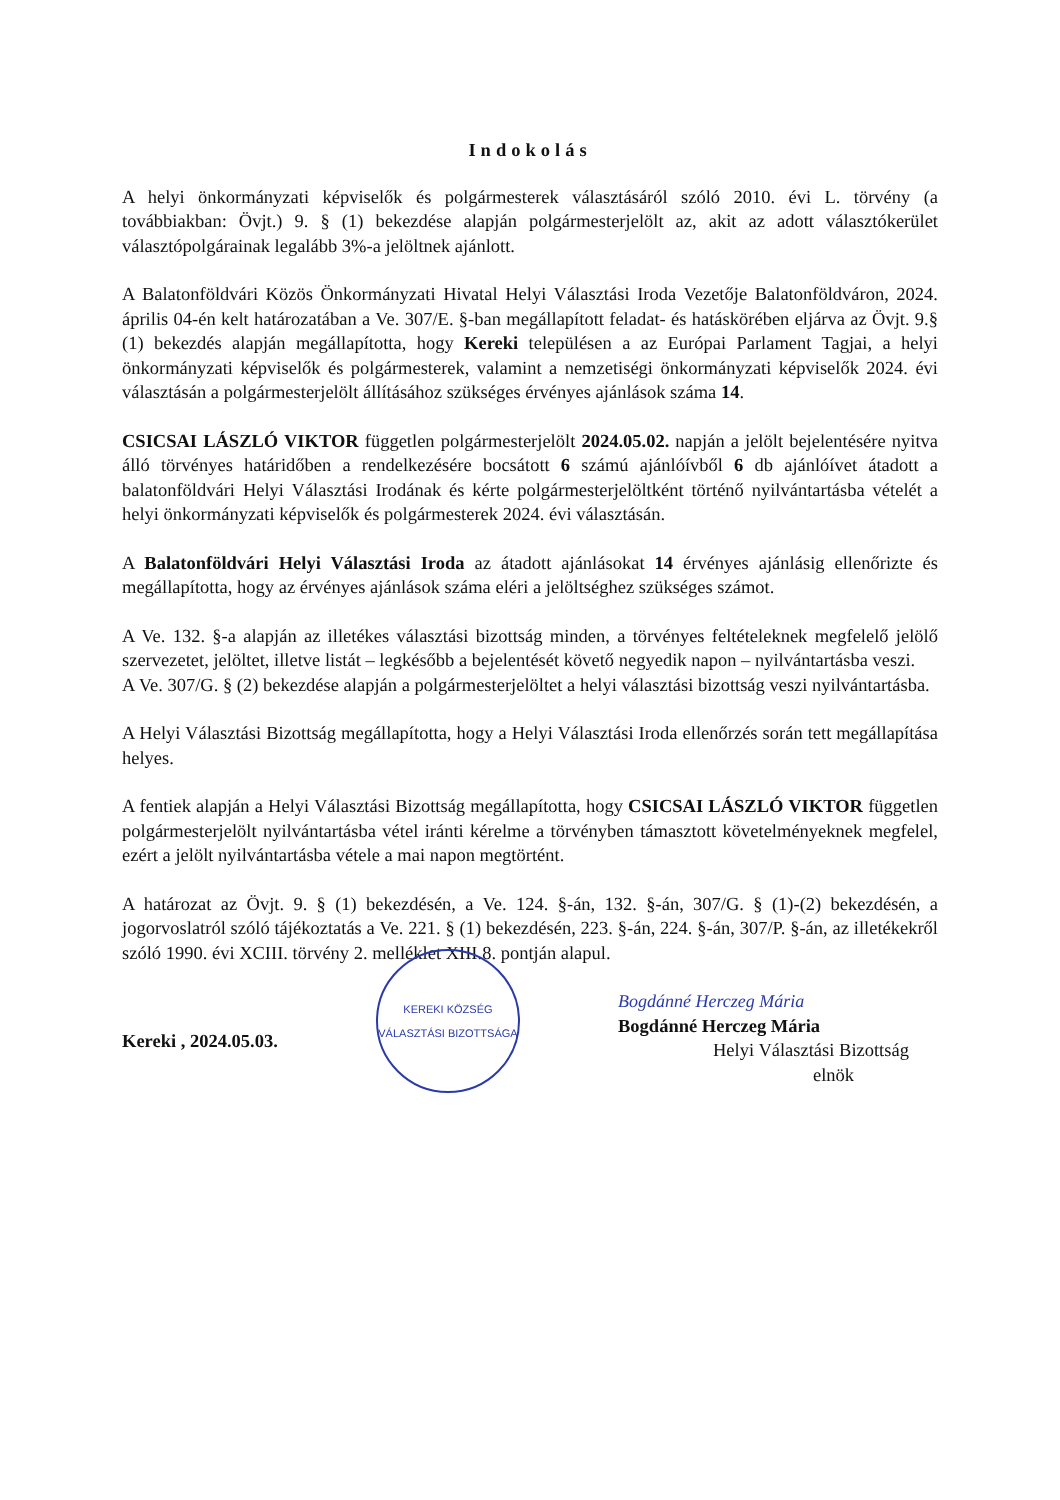Indokolás
A helyi önkormányzati képviselők és polgármesterek választásáról szóló 2010. évi L. törvény (a továbbiakban: Övjt.) 9. § (1) bekezdése alapján polgármesterjelölt az, akit az adott választókerület választópolgárainak legalább 3%-a jelöltnek ajánlott.
A Balatonföldvári Közös Önkormányzati Hivatal Helyi Választási Iroda Vezetője Balatonföldváron, 2024. április 04-én kelt határozatában a Ve. 307/E. §-ban megállapított feladat- és hatáskörében eljárva az Övjt. 9.§ (1) bekezdés alapján megállapította, hogy Kereki településen a az Európai Parlament Tagjai, a helyi önkormányzati képviselők és polgármesterek, valamint a nemzetiségi önkormányzati képviselők 2024. évi választásán a polgármesterjelölt állításához szükséges érvényes ajánlások száma 14.
CSICSAI LÁSZLÓ VIKTOR független polgármesterjelölt 2024.05.02. napján a jelölt bejelentésére nyitva álló törvényes határidőben a rendelkezésére bocsátott 6 számú ajánlóívből 6 db ajánlóívet átadott a balatonföldvári Helyi Választási Irodának és kérte polgármesterjelöltként történő nyilvántartásba vételét a helyi önkormányzati képviselők és polgármesterek 2024. évi választásán.
A Balatonföldvári Helyi Választási Iroda az átadott ajánlásokat 14 érvényes ajánlásig ellenőrizte és megállapította, hogy az érvényes ajánlások száma eléri a jelöltséghez szükséges számot.
A Ve. 132. §-a alapján az illetékes választási bizottság minden, a törvényes feltételeknek megfelelő jelölő szervezetet, jelöltet, illetve listát – legkésőbb a bejelentését követő negyedik napon – nyilvántartásba veszi.
A Ve. 307/G. § (2) bekezdése alapján a polgármesterjelöltet a helyi választási bizottság veszi nyilvántartásba.
A Helyi Választási Bizottság megállapította, hogy a Helyi Választási Iroda ellenőrzés során tett megállapítása helyes.
A fentiek alapján a Helyi Választási Bizottság megállapította, hogy CSICSAI LÁSZLÓ VIKTOR független polgármesterjelölt nyilvántartásba vétel iránti kérelme a törvényben támasztott követelményeknek megfelel, ezért a jelölt nyilvántartásba vétele a mai napon megtörtént.
A határozat az Övjt. 9. § (1) bekezdésén, a Ve. 124. §-án, 132. §-án, 307/G. § (1)-(2) bekezdésén, a jogorvoslatról szóló tájékoztatás a Ve. 221. § (1) bekezdésén, 223. §-án, 224. §-án, 307/P. §-án, az illetékekről szóló 1990. évi XCIII. törvény 2. melléklet XIII.8. pontján alapul.
Kereki , 2024.05.03.
KEREKI KÖZSÉG
VÁLASZTÁSI BIZOTTSÁGA
Bogdánné Herczeg Mária
Bogdánné Herczeg Mária
Helyi Választási Bizottság
elnök